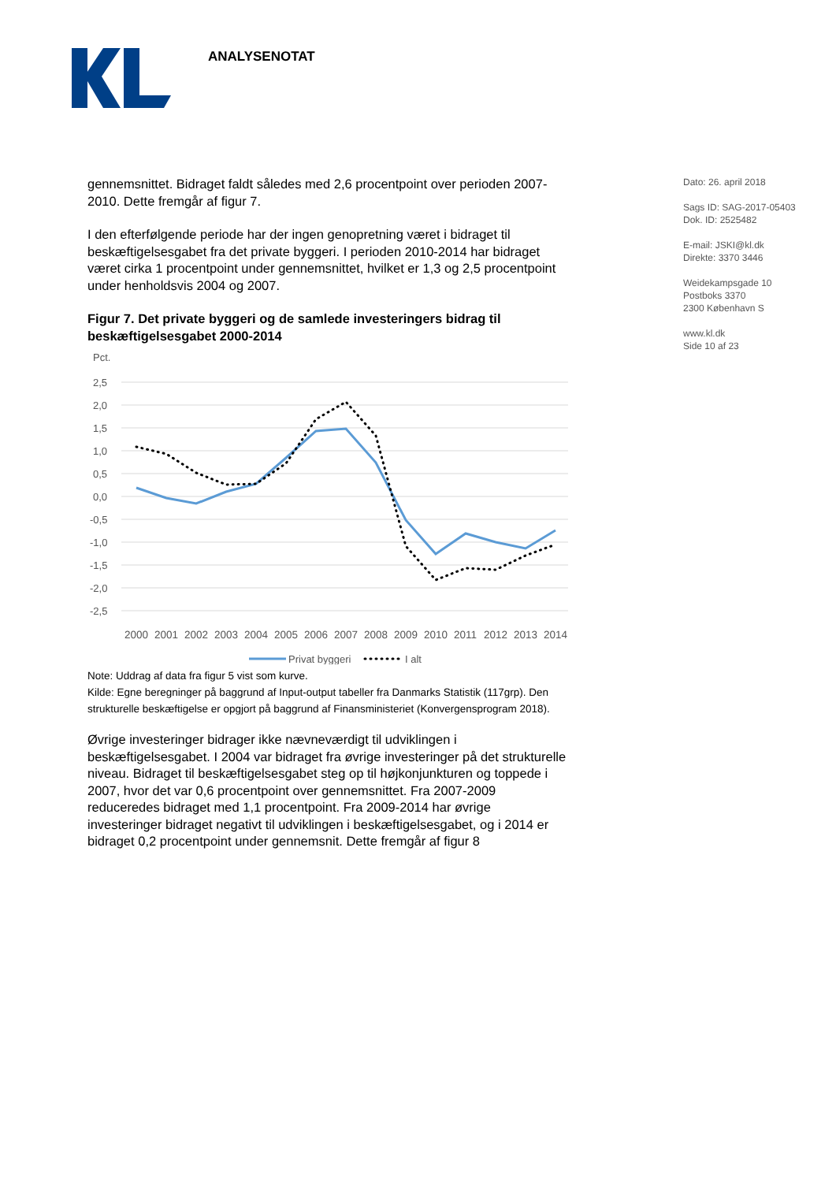ANALYSENOTAT
Dato: 26. april 2018
Sags ID: SAG-2017-05403
Dok. ID: 2525482
E-mail: JSKI@kl.dk
Direkte: 3370 3446
Weidekampsgade 10
Postboks 3370
2300 København S
www.kl.dk
Side 10 af 23
gennemsnittet. Bidraget faldt således med 2,6 procentpoint over perioden 2007-2010. Dette fremgår af figur 7.
I den efterfølgende periode har der ingen genopretning været i bidraget til beskæftigelsesgabet fra det private byggeri. I perioden 2010-2014 har bidraget været cirka 1 procentpoint under gennemsnittet, hvilket er 1,3 og 2,5 procentpoint under henholdsvis 2004 og 2007.
Figur 7. Det private byggeri og de samlede investeringers bidrag til beskæftigelsesgabet 2000-2014
Pct.
2,5
2,0
1,5
1,0
0,5
0,0
-0,5
-1,0
-1,5
-2,0
-2,5
2000
2001
2002
2003
2004
2005
2006
2007
2008
2009
2010
2011
2012
2013
2014
Privat byggeri
I alt
Note: Uddrag af data fra figur 5 vist som kurve.
Kilde: Egne beregninger på baggrund af Input-output tabeller fra Danmarks Statistik (117grp). Den strukturelle beskæftigelse er opgjort på baggrund af Finansministeriet (Konvergensprogram 2018).
Øvrige investeringer bidrager ikke nævneværdigt til udviklingen i beskæftigelsesgabet. I 2004 var bidraget fra øvrige investeringer på det strukturelle niveau. Bidraget til beskæftigelsesgabet steg op til højkonjunkturen og toppede i 2007, hvor det var 0,6 procentpoint over gennemsnittet. Fra 2007-2009 reduceredes bidraget med 1,1 procentpoint. Fra 2009-2014 har øvrige investeringer bidraget negativt til udviklingen i beskæftigelsesgabet, og i 2014 er bidraget 0,2 procentpoint under gennemsnit. Dette fremgår af figur 8